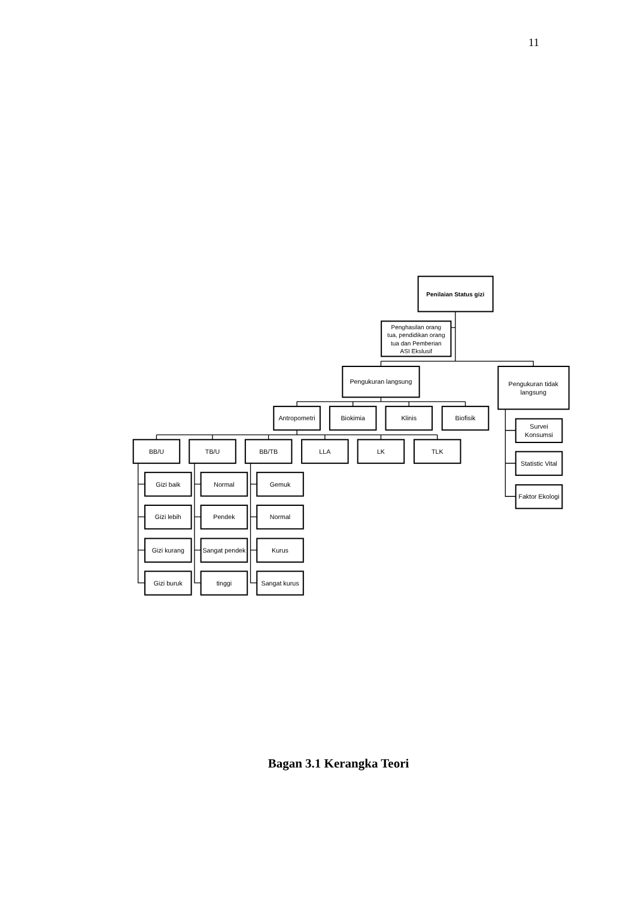11
Penilaian Status gizi
Penghasilan orang
tua, pendidikan orang
tua dan Pemberian
ASI Ekslusif
Pengukuran langsung
Pengukuran tidak
langsung
Antropometri
Biokimia
Klinis
Biofisik
BB/U
TB/U
BB/TB
LLA
LK
TLK
Survei
Konsumsi
Statistic Vital
Faktor Ekologi
Gizi baik
Gizi lebih
Gizi kurang
Gizi buruk
Normal
Pendek
Sangat pendek
tinggi
Gemuk
Normal
Kurus
Sangat kurus
Bagan 3.1 Kerangka Teori